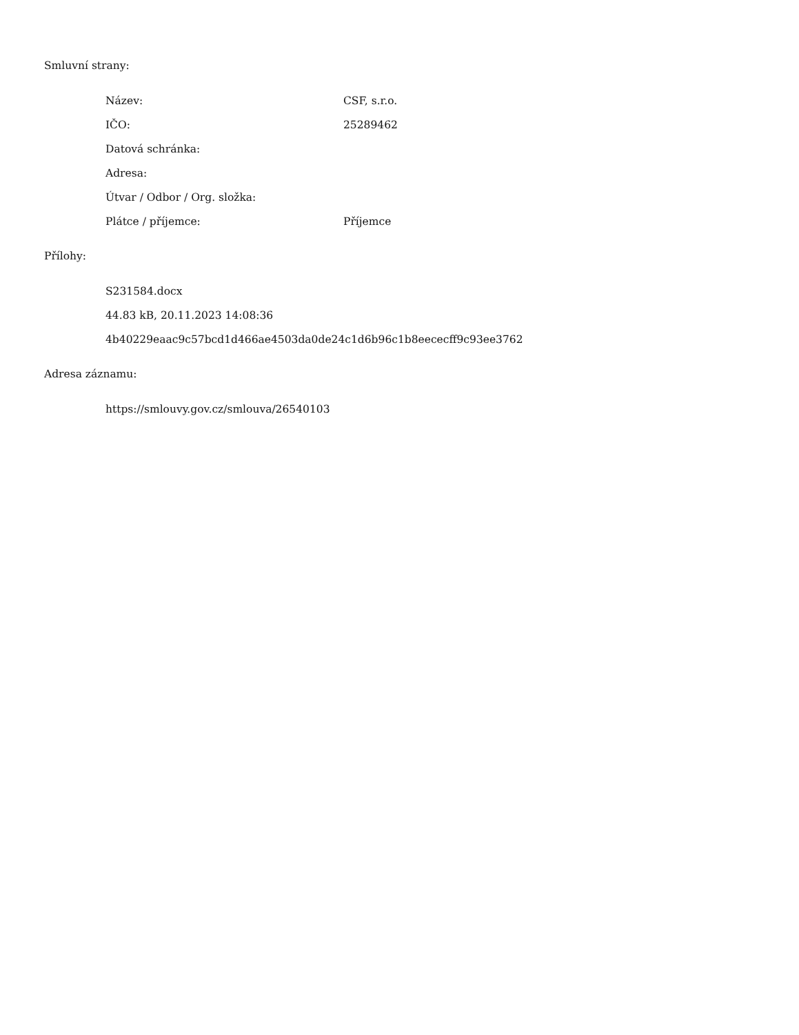Smluvní strany:
| Název: | CSF, s.r.o. |
| IČO: | 25289462 |
| Datová schránka: | |
| Adresa: | |
| Útvar / Odbor / Org. složka: | |
| Plátce / příjemce: | Příjemce |
Přílohy:
| S231584.docx |
| 44.83 kB, 20.11.2023 14:08:36 |
| 4b40229eaac9c57bcd1d466ae4503da0de24c1d6b96c1b8eececff9c93ee3762 |
Adresa záznamu:
| https://smlouvy.gov.cz/smlouva/26540103 |